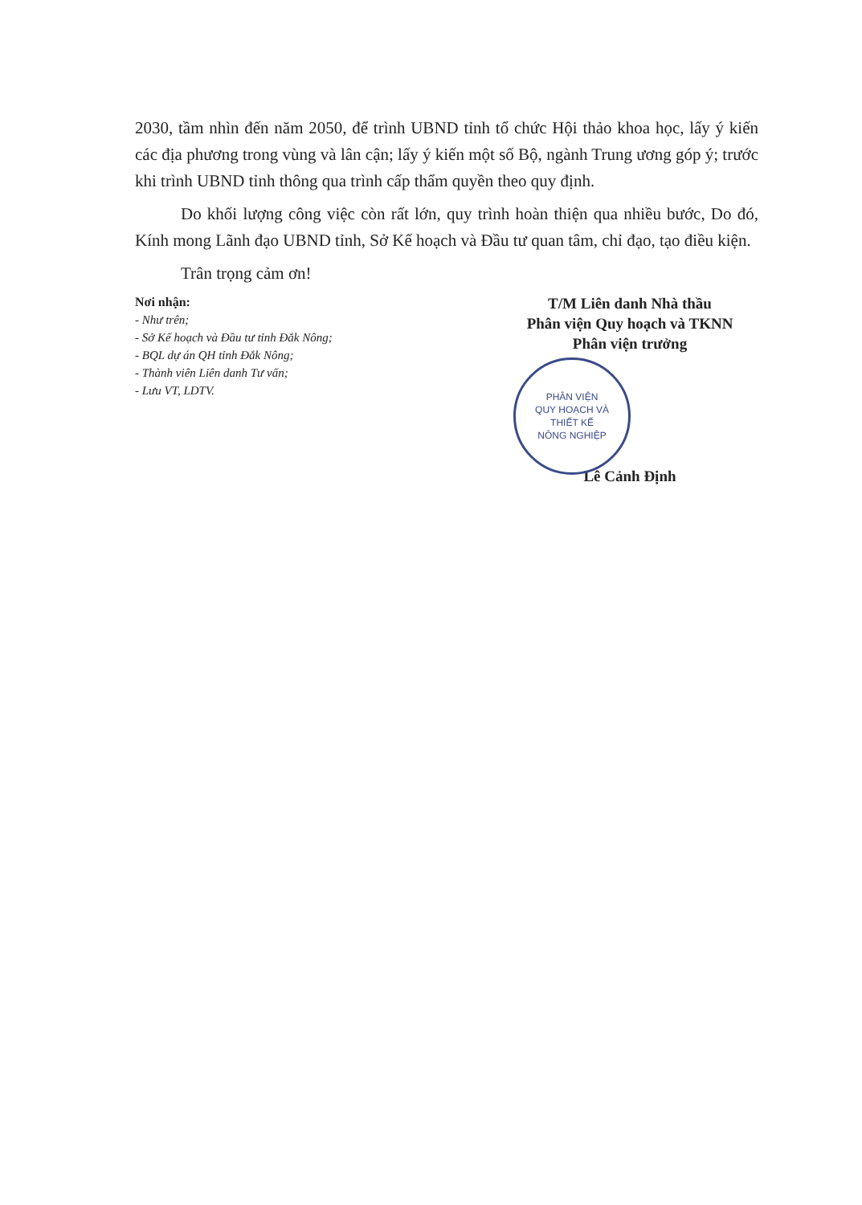2030, tầm nhìn đến năm 2050, để trình UBND tỉnh tổ chức Hội thảo khoa học, lấy ý kiến các địa phương trong vùng và lân cận; lấy ý kiến một số Bộ, ngành Trung ương góp ý; trước khi trình UBND tỉnh thông qua trình cấp thẩm quyền theo quy định.
Do khối lượng công việc còn rất lớn, quy trình hoàn thiện qua nhiều bước, Do đó, Kính mong Lãnh đạo UBND tỉnh, Sở Kế hoạch và Đầu tư quan tâm, chỉ đạo, tạo điều kiện.
Trân trọng cảm ơn!
Nơi nhận:
- Như trên;
- Sở Kế hoạch và Đầu tư tỉnh Đắk Nông;
- BQL dự án QH tỉnh Đắk Nông;
- Thành viên Liên danh Tư vấn;
- Lưu VT, LDTV.
T/M Liên danh Nhà thầu
Phân viện Quy hoạch và TKNN
Phân viện trưởng
PHÂN VIỆN
QUY HOẠCH VÀ
THIẾT KẾ
NÔNG NGHIỆP
Lê Cảnh Định